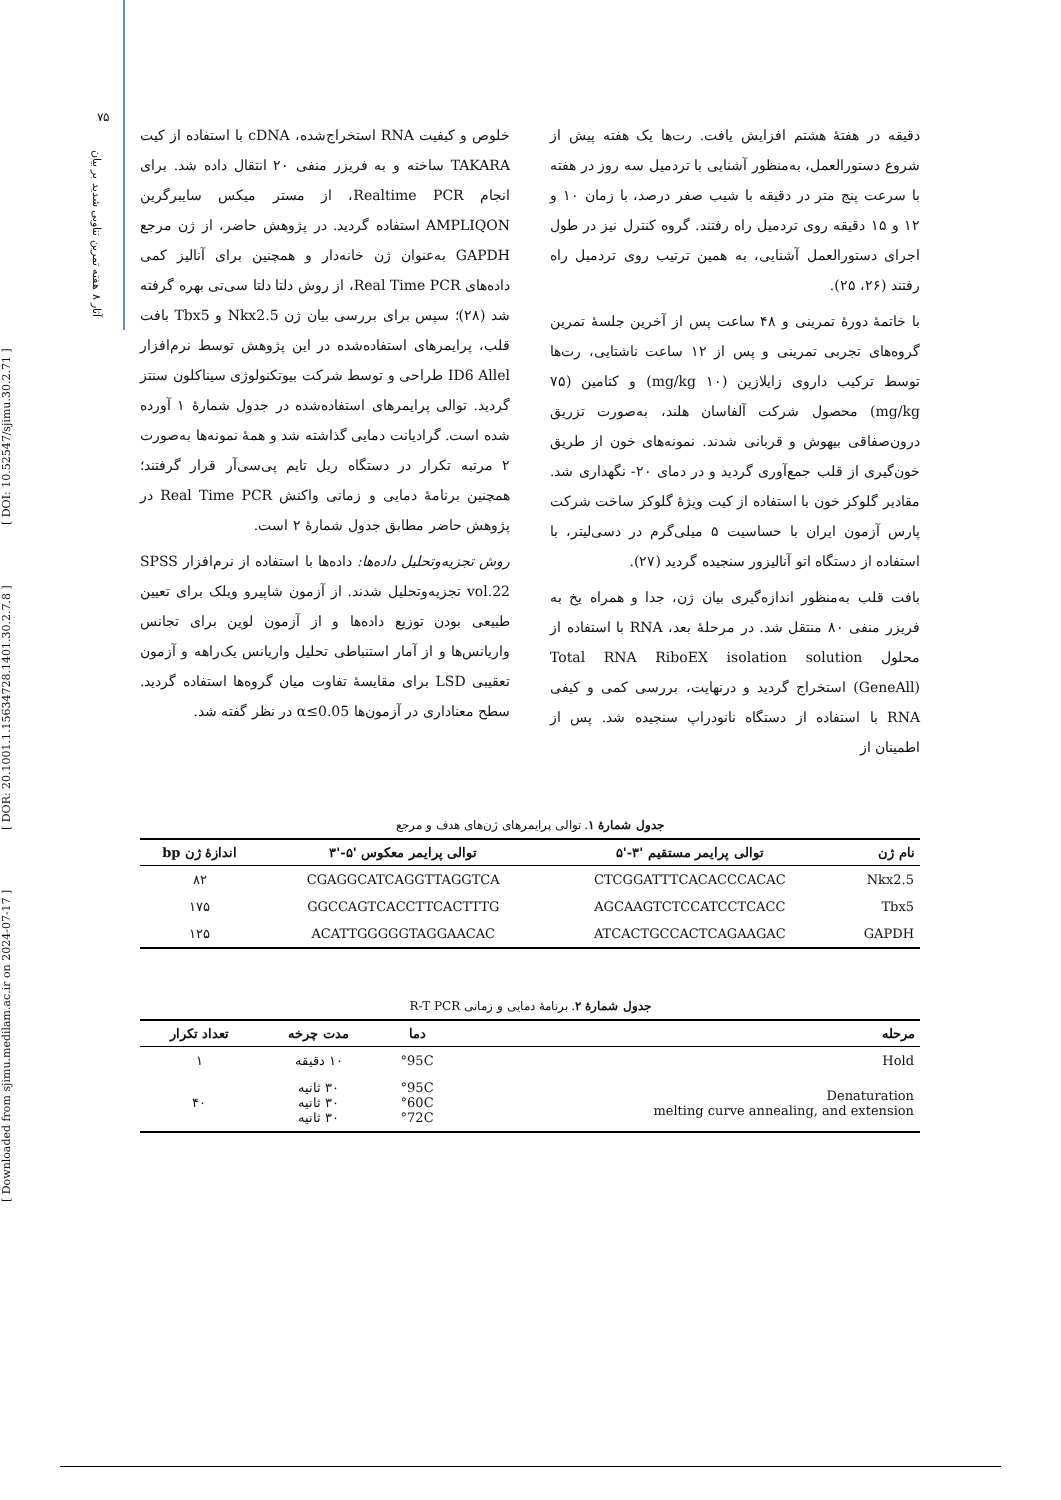[ Downloaded from sjimu.medilam.ac.ir on 2024-07-17 ] [ DOR: 20.1001.1.15634728.1401.30.2.7.8 ] [ DOI: 10.52547/sjimu.30.2.71 ]
۷۵
آثار ۸ هفته تمرین تناوبی شدید بر بیان
دقیقه در هفتهٔ هشتم افزایش یافت. رت‌ها یک هفته پیش از شروع دستورالعمل، به‌منظور آشنایی با تردمیل سه روز در هفته با سرعت پنج متر در دقیقه با شیب صفر درصد، با زمان ۱۰ و ۱۲ و ۱۵ دقیقه روی تردمیل راه رفتند. گروه کنترل نیز در طول اجرای دستورالعمل آشنایی، به همین ترتیب روی تردمیل راه رفتند (۲۶، ۲۵).
با خاتمهٔ دورهٔ تمرینی و ۴۸ ساعت پس از آخرین جلسهٔ تمرین گروه‌های تجربی تمرینی و پس از ۱۲ ساعت ناشتایی، رت‌ها توسط ترکیب داروی زایلازین (۱۰ mg/kg) و کتامین (۷۵ mg/kg) محصول شرکت آلفاسان هلند، به‌صورت تزریق درون‌صفاقی بیهوش و قربانی شدند. نمونه‌های خون از طریق خون‌گیری از قلب جمع‌آوری گردید و در دمای ۲۰- نگهداری شد. مقادیر گلوکز خون با استفاده از کیت ویژهٔ گلوکز ساخت شرکت پارس آزمون ایران با حساسیت ۵ میلی‌گرم در دسی‌لیتر، با استفاده از دستگاه اتو آنالیزور سنجیده گردید (۲۷).
بافت قلب به‌منظور اندازه‌گیری بیان ژن، جدا و همراه یخ به فریزر منفی ۸۰ منتقل شد. در مرحلهٔ بعد، RNA با استفاده از محلول Total RNA RiboEX isolation solution (GeneAll) استخراج گردید و درنهایت، بررسی کمی و کیفی RNA با استفاده از دستگاه نانودراپ سنجیده شد. پس از اطمینان از
خلوص و کیفیت RNA استخراج‌شده، cDNA با استفاده از کیت TAKARA ساخته و به فریزر منفی ۲۰ انتقال داده شد. برای انجام Realtime PCR، از مستر میکس سایبرگرین AMPLIQON استفاده گردید. در پژوهش حاضر، از ژن مرجع GAPDH به‌عنوان ژن خانه‌دار و همچنین برای آنالیز کمی داده‌های Real Time PCR، از روش دلتا دلتا سی‌تی بهره گرفته شد (۲۸)؛ سپس برای بررسی بیان ژن Nkx2.5 و Tbx5 بافت قلب، پرایمرهای استفاده‌شده در این پژوهش توسط نرم‌افزار ID6 Allel طراحی و توسط شرکت بیوتکنولوژی سیناکلون سنتز گردید. توالی پرایمرهای استفاده‌شده در جدول شمارهٔ ۱ آورده شده است. گرادیانت دمایی گذاشته شد و همهٔ نمونه‌ها به‌صورت ۲ مرتبه تکرار در دستگاه ریل تایم پی‌سی‌آر قرار گرفتند؛ همچنین برنامهٔ دمایی و زمانی واکنش Real Time PCR در پژوهش حاضر مطابق جدول شمارهٔ ۲ است.
روش تجزیه‌وتحلیل داده‌ها: داده‌ها با استفاده از نرم‌افزار SPSS vol.22 تجزیه‌وتحلیل شدند. از آزمون شاپیرو ویلک برای تعیین طبیعی بودن توزیع داده‌ها و از آزمون لوین برای تجانس واریانس‌ها و از آمار استنباطی تحلیل واریانس یک‌راهه و آزمون تعقیبی LSD برای مقایسهٔ تفاوت میان گروه‌ها استفاده گردید. سطح معناداری در آزمون‌ها α≤0.05 در نظر گفته شد.
جدول شمارهٔ ۱. توالی پرایمرهای ژن‌های هدف و مرجع
| نام ژن | توالی پرایمر مستقیم '۳-'۵ | توالی پرایمر معکوس '۵-'۳ | اندازهٔ ژن bp |
| --- | --- | --- | --- |
| Nkx2.5 | CTCGGATTTCACACCCACAC | CGAGGCATCAGGTTAGGTCA | ۸۲ |
| Tbx5 | AGCAAGTCTCCATCCTCACC | GGCCAGTCACCTTCACTTTG | ۱۷۵ |
| GAPDH | ATCACTGCCACTCAGAAGAC | ACATTGGGGGTAGGAACAC | ۱۲۵ |
جدول شمارهٔ ۲. برنامهٔ دمایی و زمانی R-T PCR
| مرحله | دما | مدت چرخه | تعداد تکرار |
| --- | --- | --- | --- |
| Hold | 95C° | ۱۰ دقیقه | ۱ |
| Denaturation melting curve annealing, and extension | 95C° 60C° 72C° | ۳۰ ثانیه ۳۰ ثانیه ۳۰ ثانیه | ۴۰ |